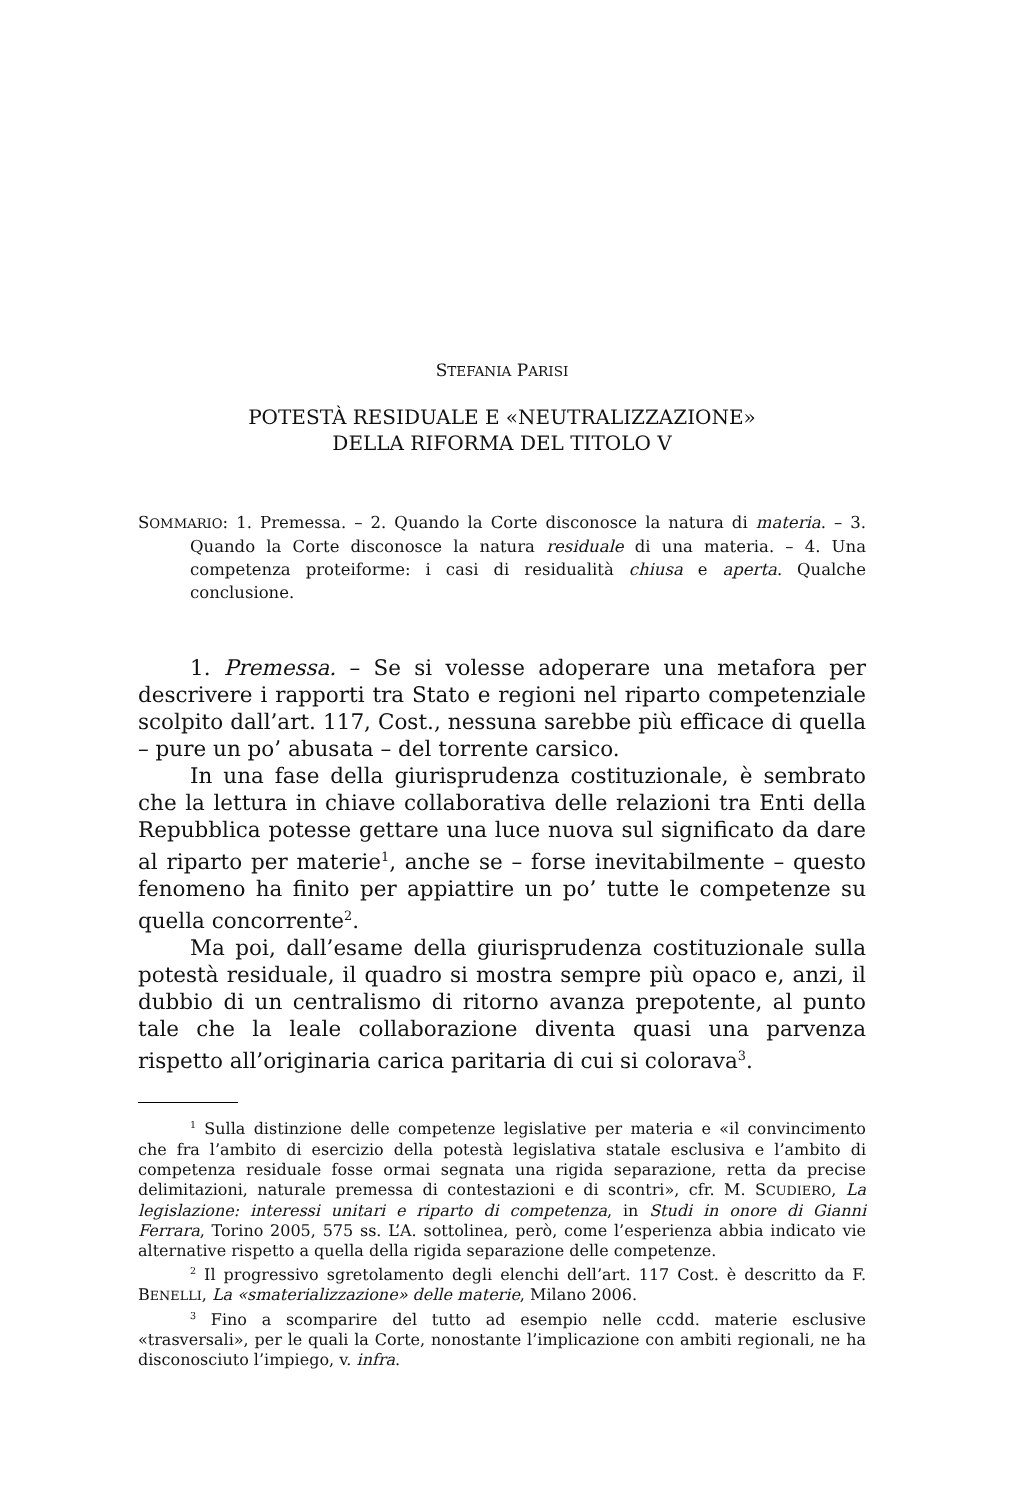STEFANIA PARISI
POTESTÀ RESIDUALE E «NEUTRALIZZAZIONE»
DELLA RIFORMA DEL TITOLO V
SOMMARIO: 1. Premessa. – 2. Quando la Corte disconosce la natura di materia. – 3. Quando la Corte disconosce la natura residuale di una materia. – 4. Una competenza proteiforme: i casi di residualità chiusa e aperta. Qualche conclusione.
1. Premessa. – Se si volesse adoperare una metafora per descrivere i rapporti tra Stato e regioni nel riparto competenziale scolpito dall’art. 117, Cost., nessuna sarebbe più efficace di quella – pure un po’ abusata – del torrente carsico.
In una fase della giurisprudenza costituzionale, è sembrato che la lettura in chiave collaborativa delle relazioni tra Enti della Repubblica potesse gettare una luce nuova sul significato da dare al riparto per materie<sup>1</sup>, anche se – forse inevitabilmente – questo fenomeno ha finito per appiattire un po’ tutte le competenze su quella concorrente<sup>2</sup>.
Ma poi, dall’esame della giurisprudenza costituzionale sulla potestà residuale, il quadro si mostra sempre più opaco e, anzi, il dubbio di un centralismo di ritorno avanza prepotente, al punto tale che la leale collaborazione diventa quasi una parvenza rispetto all’originaria carica paritaria di cui si colorava<sup>3</sup>.
<sup>1</sup> Sulla distinzione delle competenze legislative per materia e «il convincimento che fra l’ambito di esercizio della potestà legislativa statale esclusiva e l’ambito di competenza residuale fosse ormai segnata una rigida separazione, retta da precise delimitazioni, naturale premessa di contestazioni e di scontri», cfr. M. SCUDIERO, La legislazione: interessi unitari e riparto di competenza, in Studi in onore di Gianni Ferrara, Torino 2005, 575 ss. L’A. sottolinea, però, come l’esperienza abbia indicato vie alternative rispetto a quella della rigida separazione delle competenze.
<sup>2</sup> Il progressivo sgretolamento degli elenchi dell’art. 117 Cost. è descritto da F. BENELLI, La «smaterializzazione» delle materie, Milano 2006.
<sup>3</sup> Fino a scomparire del tutto ad esempio nelle ccdd. materie esclusive «trasversali», per le quali la Corte, nonostante l’implicazione con ambiti regionali, ne ha disconosciuto l’impiego, v. infra.